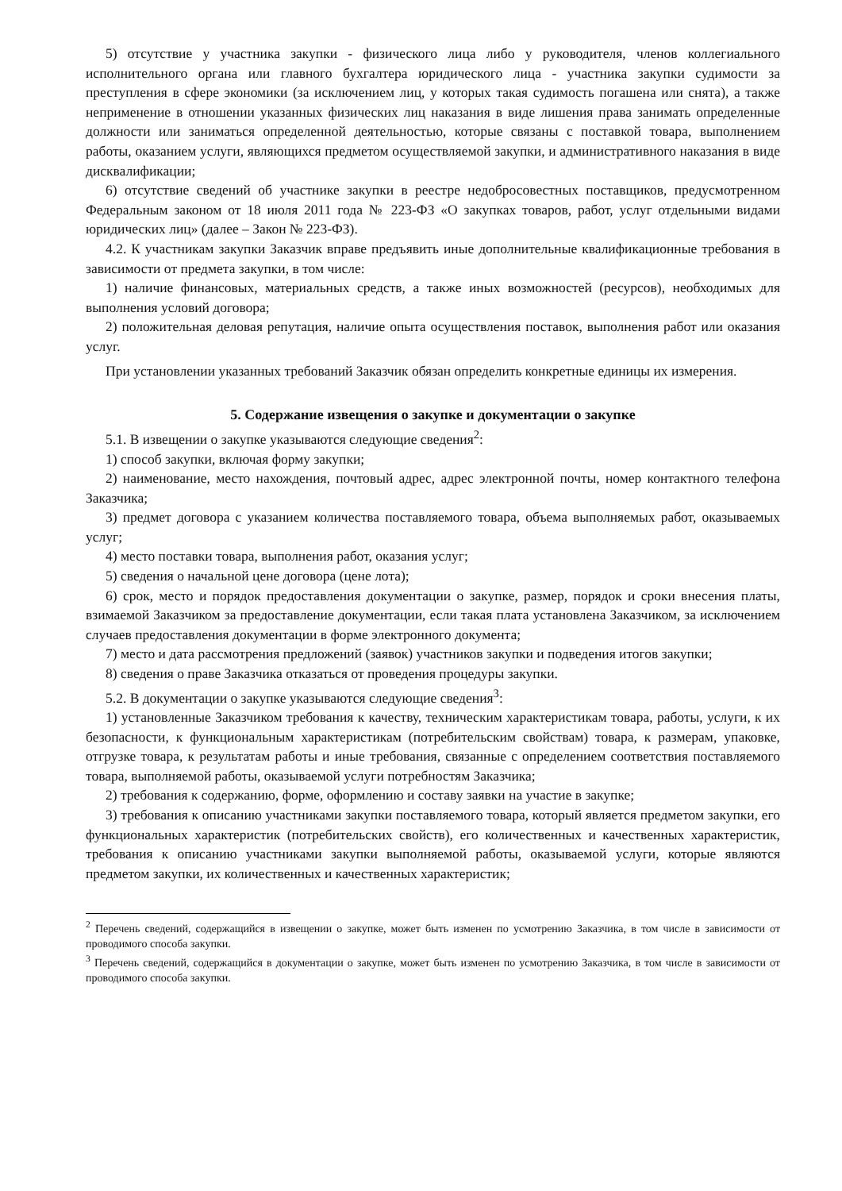5) отсутствие у участника закупки - физического лица либо у руководителя, членов коллегиального исполнительного органа или главного бухгалтера юридического лица - участника закупки судимости за преступления в сфере экономики (за исключением лиц, у которых такая судимость погашена или снята), а также неприменение в отношении указанных физических лиц наказания в виде лишения права занимать определенные должности или заниматься определенной деятельностью, которые связаны с поставкой товара, выполнением работы, оказанием услуги, являющихся предметом осуществляемой закупки, и административного наказания в виде дисквалификации;
6) отсутствие сведений об участнике закупки в реестре недобросовестных поставщиков, предусмотренном Федеральным законом от 18 июля 2011 года № 223-ФЗ «О закупках товаров, работ, услуг отдельными видами юридических лиц» (далее – Закон № 223-ФЗ).
4.2. К участникам закупки Заказчик вправе предъявить иные дополнительные квалификационные требования в зависимости от предмета закупки, в том числе:
1) наличие финансовых, материальных средств, а также иных возможностей (ресурсов), необходимых для выполнения условий договора;
2) положительная деловая репутация, наличие опыта осуществления поставок, выполнения работ или оказания услуг.
При установлении указанных требований Заказчик обязан определить конкретные единицы их измерения.
5. Содержание извещения о закупке и документации о закупке
5.1. В извещении о закупке указываются следующие сведения<sup>2</sup>:
1) способ закупки, включая форму закупки;
2) наименование, место нахождения, почтовый адрес, адрес электронной почты, номер контактного телефона Заказчика;
3) предмет договора с указанием количества поставляемого товара, объема выполняемых работ, оказываемых услуг;
4) место поставки товара, выполнения работ, оказания услуг;
5) сведения о начальной цене договора (цене лота);
6) срок, место и порядок предоставления документации о закупке, размер, порядок и сроки внесения платы, взимаемой Заказчиком за предоставление документации, если такая плата установлена Заказчиком, за исключением случаев предоставления документации в форме электронного документа;
7) место и дата рассмотрения предложений (заявок) участников закупки и подведения итогов закупки;
8) сведения о праве Заказчика отказаться от проведения процедуры закупки.
5.2. В документации о закупке указываются следующие сведения<sup>3</sup>:
1) установленные Заказчиком требования к качеству, техническим характеристикам товара, работы, услуги, к их безопасности, к функциональным характеристикам (потребительским свойствам) товара, к размерам, упаковке, отгрузке товара, к результатам работы и иные требования, связанные с определением соответствия поставляемого товара, выполняемой работы, оказываемой услуги потребностям Заказчика;
2) требования к содержанию, форме, оформлению и составу заявки на участие в закупке;
3) требования к описанию участниками закупки поставляемого товара, который является предметом закупки, его функциональных характеристик (потребительских свойств), его количественных и качественных характеристик, требования к описанию участниками закупки выполняемой работы, оказываемой услуги, которые являются предметом закупки, их количественных и качественных характеристик;
<sup>2</sup> Перечень сведений, содержащийся в извещении о закупке, может быть изменен по усмотрению Заказчика, в том числе в зависимости от проводимого способа закупки.
<sup>3</sup> Перечень сведений, содержащийся в документации о закупке, может быть изменен по усмотрению Заказчика, в том числе в зависимости от проводимого способа закупки.